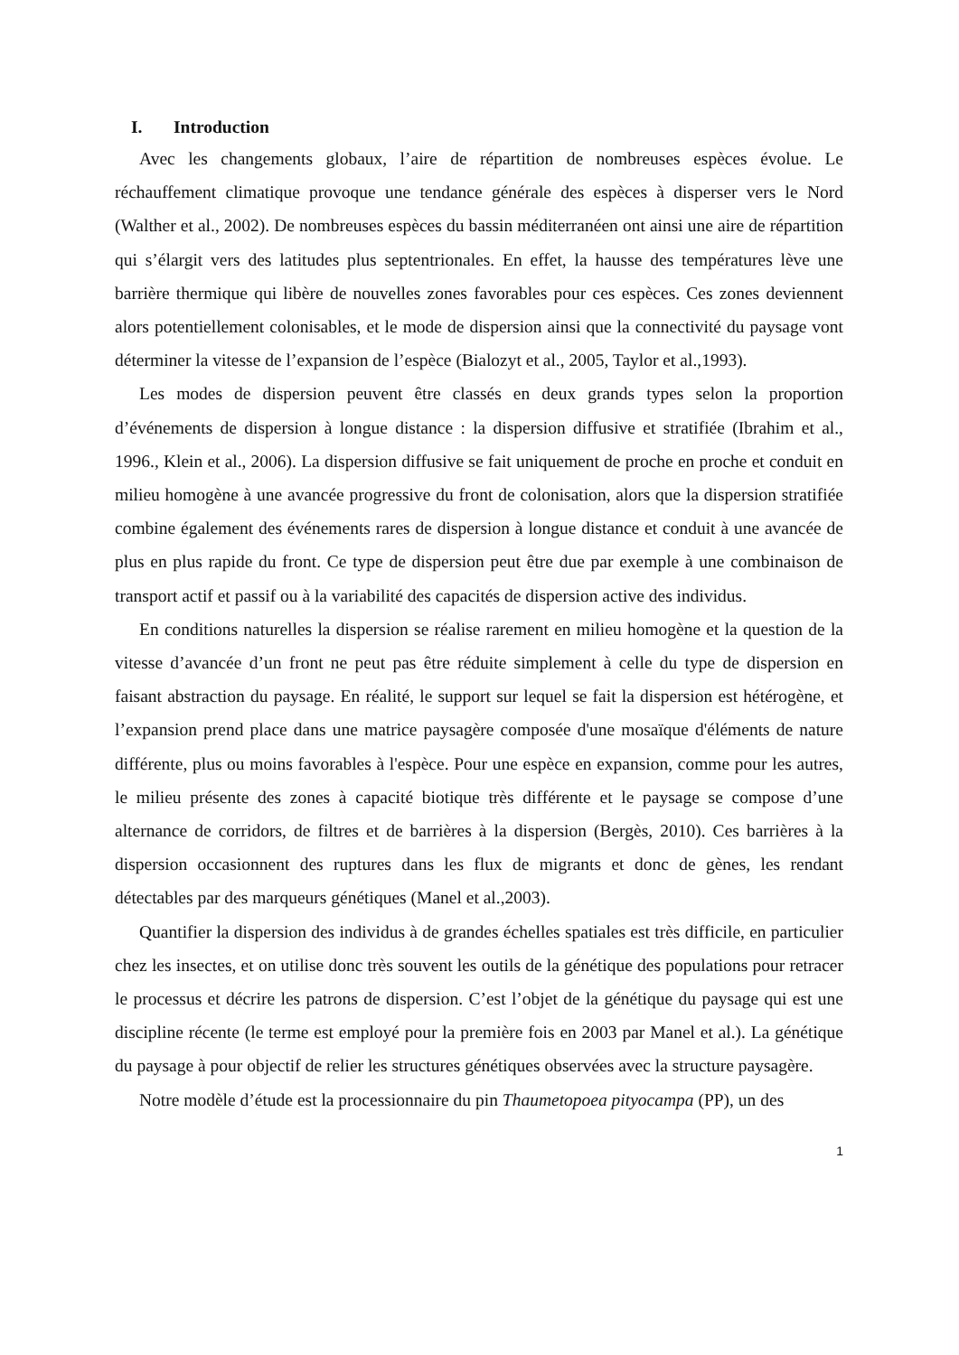I. Introduction
Avec les changements globaux, l’aire de répartition de nombreuses espèces évolue. Le réchauffement climatique provoque une tendance générale des espèces à disperser vers le Nord (Walther et al., 2002). De nombreuses espèces du bassin méditerranéen ont ainsi une aire de répartition qui s’élargit vers des latitudes plus septentrionales. En effet, la hausse des températures lève une barrière thermique qui libère de nouvelles zones favorables pour ces espèces. Ces zones deviennent alors potentiellement colonisables, et le mode de dispersion ainsi que la connectivité du paysage vont déterminer la vitesse de l’expansion de l’espèce (Bialozyt et al., 2005, Taylor et al.,1993).
Les modes de dispersion peuvent être classés en deux grands types selon la proportion d’événements de dispersion à longue distance : la dispersion diffusive et stratifiée (Ibrahim et al., 1996., Klein et al., 2006). La dispersion diffusive se fait uniquement de proche en proche et conduit en milieu homogène à une avancée progressive du front de colonisation, alors que la dispersion stratifiée combine également des événements rares de dispersion à longue distance et conduit à une avancée de plus en plus rapide du front. Ce type de dispersion peut être due par exemple à une combinaison de transport actif et passif ou à la variabilité des capacités de dispersion active des individus.
En conditions naturelles la dispersion se réalise rarement en milieu homogène et la question de la vitesse d’avancée d’un front ne peut pas être réduite simplement à celle du type de dispersion en faisant abstraction du paysage. En réalité, le support sur lequel se fait la dispersion est hétérogène, et l’expansion prend place dans une matrice paysagère composée d'une mosaïque d'éléments de nature différente, plus ou moins favorables à l'espèce. Pour une espèce en expansion, comme pour les autres, le milieu présente des zones à capacité biotique très différente et le paysage se compose d’une alternance de corridors, de filtres et de barrières à la dispersion (Bergès, 2010). Ces barrières à la dispersion occasionnent des ruptures dans les flux de migrants et donc de gènes, les rendant détectables par des marqueurs génétiques (Manel et al.,2003).
Quantifier la dispersion des individus à de grandes échelles spatiales est très difficile, en particulier chez les insectes, et on utilise donc très souvent les outils de la génétique des populations pour retracer le processus et décrire les patrons de dispersion. C’est l’objet de la génétique du paysage qui est une discipline récente (le terme est employé pour la première fois en 2003 par Manel et al.). La génétique du paysage à pour objectif de relier les structures génétiques observées avec la structure paysagère.
Notre modèle d’étude est la processionnaire du pin Thaumetopoea pityocampa (PP), un des
1